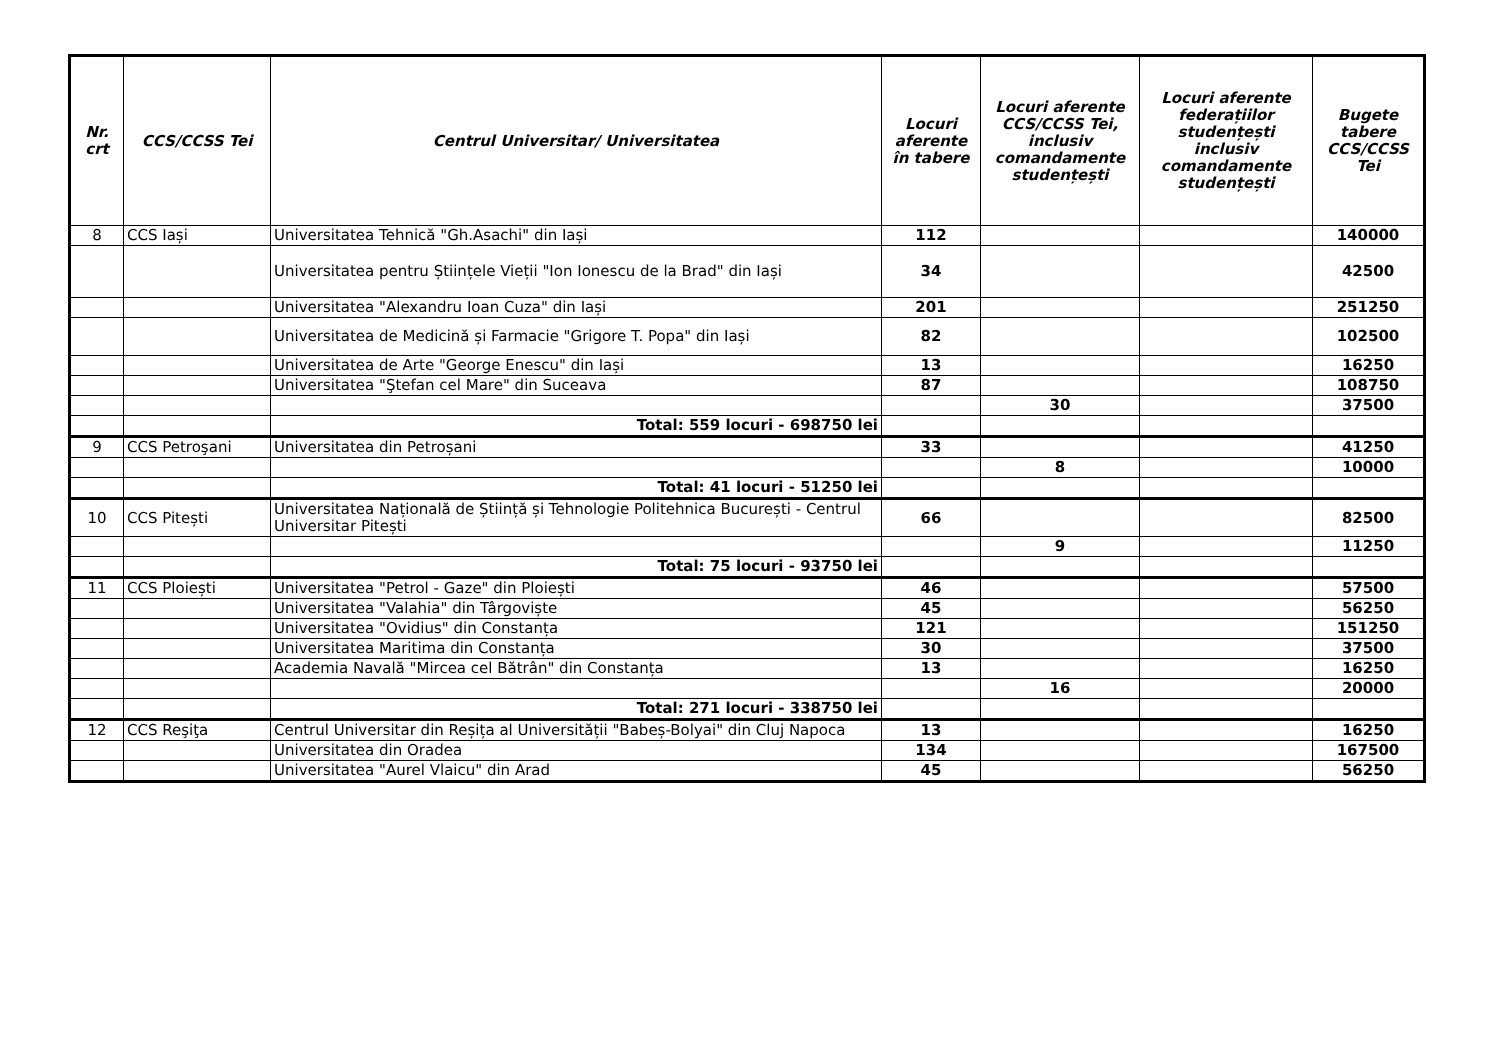| Nr. crt | CCS/CCSS Tei | Centrul Universitar/ Universitatea | Locuri aferente în tabere | Locuri aferente CCS/CCSS Tei, inclusiv comandamente studențești | Locuri aferente federațiilor studențești inclusiv comandamente studențești | Bugete tabere CCS/CCSS Tei |
| --- | --- | --- | --- | --- | --- | --- |
| 8 | CCS Iași | Universitatea Tehnică "Gh.Asachi" din Iași | 112 | | | 140000 |
| | | Universitatea pentru Științele Vieții "Ion Ionescu de la Brad" din Iași | 34 | | | 42500 |
| | | Universitatea "Alexandru Ioan Cuza" din Iași | 201 | | | 251250 |
| | | Universitatea de Medicină și Farmacie "Grigore T. Popa" din Iași | 82 | | | 102500 |
| | | Universitatea de Arte "George Enescu" din Iași | 13 | | | 16250 |
| | | Universitatea "Ştefan cel Mare" din Suceava | 87 | | | 108750 |
| | | | | 30 | | 37500 |
| | | Total: 559 locuri - 698750 lei | | | | |
| 9 | CCS Petroşani | Universitatea din Petroșani | 33 | | | 41250 |
| | | | | 8 | | 10000 |
| | | Total: 41 locuri - 51250 lei | | | | |
| 10 | CCS Pitești | Universitatea Națională de Știință și Tehnologie Politehnica București - Centrul Universitar Pitești | 66 | | | 82500 |
| | | | | 9 | | 11250 |
| | | Total: 75 locuri - 93750 lei | | | | |
| 11 | CCS Ploiești | Universitatea "Petrol - Gaze" din Ploiești | 46 | | | 57500 |
| | | Universitatea "Valahia" din Târgoviște | 45 | | | 56250 |
| | | Universitatea "Ovidius" din Constanța | 121 | | | 151250 |
| | | Universitatea Maritima din Constanța | 30 | | | 37500 |
| | | Academia Navală "Mircea cel Bătrân" din Constanța | 13 | | | 16250 |
| | | | | 16 | | 20000 |
| | | Total: 271 locuri - 338750 lei | | | | |
| 12 | CCS Reşiţa | Centrul Universitar din Reșița al Universității "Babeș-Bolyai" din Cluj Napoca | 13 | | | 16250 |
| | | Universitatea din Oradea | 134 | | | 167500 |
| | | Universitatea "Aurel Vlaicu" din Arad | 45 | | | 56250 |